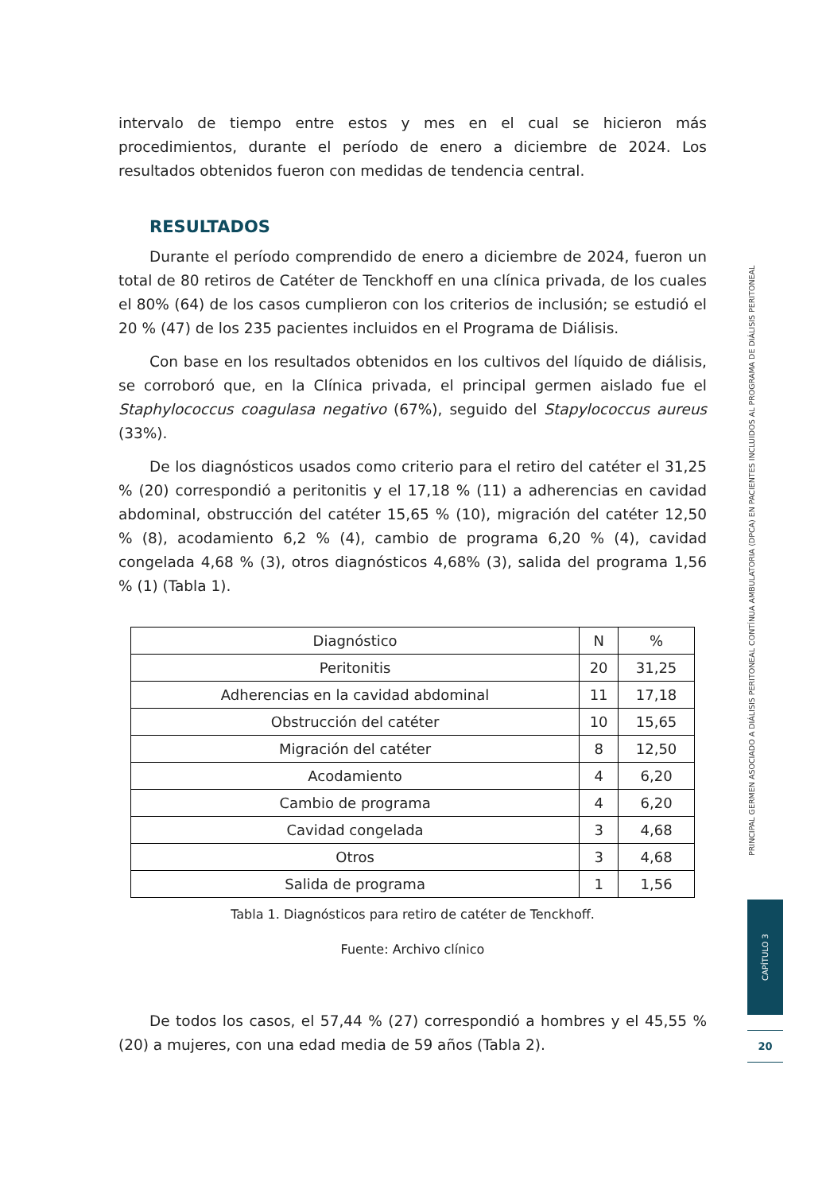intervalo de tiempo entre estos y mes en el cual se hicieron más procedimientos, durante el período de enero a diciembre de 2024. Los resultados obtenidos fueron con medidas de tendencia central.
RESULTADOS
Durante el período comprendido de enero a diciembre de 2024, fueron un total de 80 retiros de Catéter de Tenckhoff en una clínica privada, de los cuales el 80% (64) de los casos cumplieron con los criterios de inclusión; se estudió el 20 % (47) de los 235 pacientes incluidos en el Programa de Diálisis.
Con base en los resultados obtenidos en los cultivos del líquido de diálisis, se corroboró que, en la Clínica privada, el principal germen aislado fue el Staphylococcus coagulasa negativo (67%), seguido del Stapylococcus aureus (33%).
De los diagnósticos usados como criterio para el retiro del catéter el 31,25 % (20) correspondió a peritonitis y el 17,18 % (11) a adherencias en cavidad abdominal, obstrucción del catéter 15,65 % (10), migración del catéter 12,50 % (8), acodamiento 6,2 % (4), cambio de programa 6,20 % (4), cavidad congelada 4,68 % (3), otros diagnósticos 4,68% (3), salida del programa 1,56 % (1) (Tabla 1).
| Diagnóstico | N | % |
| --- | --- | --- |
| Peritonitis | 20 | 31,25 |
| Adherencias en la cavidad abdominal | 11 | 17,18 |
| Obstrucción del catéter | 10 | 15,65 |
| Migración del catéter | 8 | 12,50 |
| Acodamiento | 4 | 6,20 |
| Cambio de programa | 4 | 6,20 |
| Cavidad congelada | 3 | 4,68 |
| Otros | 3 | 4,68 |
| Salida de programa | 1 | 1,56 |
Tabla 1. Diagnósticos para retiro de catéter de Tenckhoff.
Fuente: Archivo clínico
De todos los casos, el 57,44 % (27) correspondió a hombres y el 45,55 % (20) a mujeres, con una edad media de 59 años (Tabla 2).
PRINCIPAL GERMEN ASOCIADO A DIÁLISIS PERITONEAL CONTÍNUA AMBULATORIA (DPCA) EN PACIENTES INCLUIDOS AL PROGRAMA DE DIÁLISIS PERITONEAL
CAPÍTULO 3
20